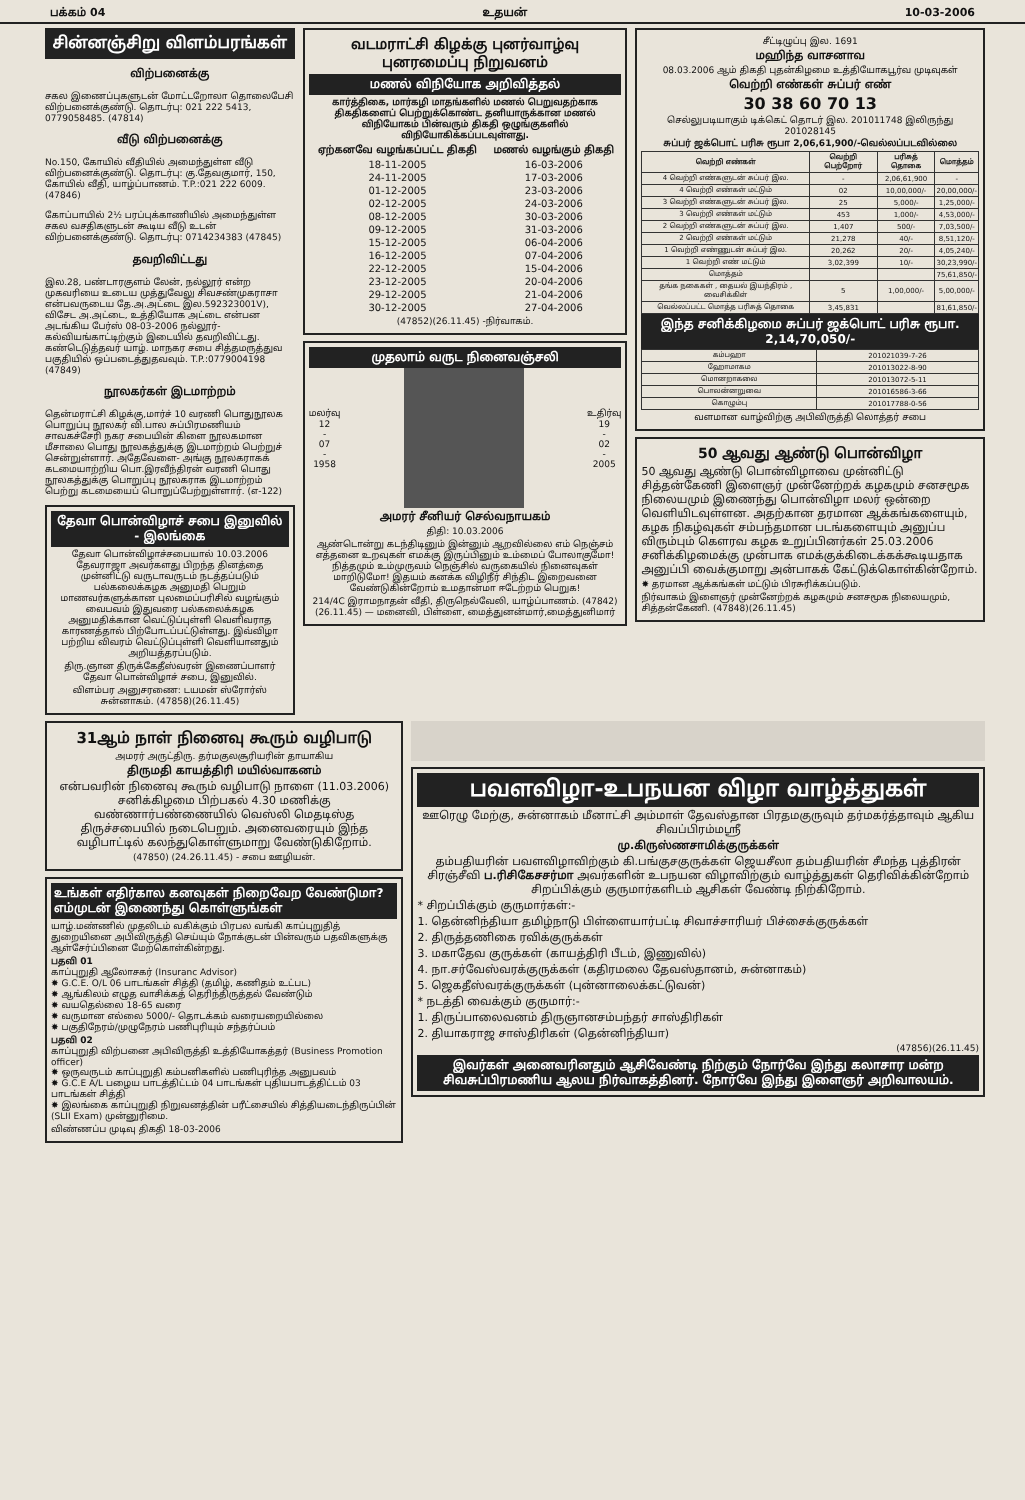பக்கம் 04 உதயன் 10-03-2006
சின்னஞ்சிறு விளம்பரங்கள்
விற்பனைக்கு
சகல இணைப்புகளுடன் மோட்டறோலா தொலைபேசி விற்பனைக்குண்டு. தொடர்பு: 021 222 5413, 0779058485. (47814)
வீடு விற்பனைக்கு
No.150, கோயில் வீதியில் அமைந்துள்ள வீடு விற்பனைக்குண்டு. தொடர்பு: கு.தேவகுமார், 150, கோயில் வீதி, யாழ்ப்பாணம். T.P.:021 222 6009. (47846)
கோப்பாயில் 2½ பரப்புக்காணியில் அமைந்துள்ள சகல வசதிகளுடன் கூடிய வீடு உடன் விற்பனைக்குண்டு. தொடர்பு: 0714234383 (47845)
தவறிவிட்டது
இல.28, பண்டாரகுளம் லேன், நல்லூர் என்ற முகவரியை உடைய முத்துவேலு சிவசண்முகராசா என்பவருடைய தே.அ.அட்டை இல.592323001V), விசேட அ.அட்டை, உத்தியோக அட்டை என்பன அடங்கிய பேர்ஸ் 08-03-2006 நல்லூர்-கல்வியங்காட்டிற்கும் இடையில் தவறிவிட்டது. கண்டெடுத்தவர் யாழ். மாநகர சபை சித்தமருத்துவ பகுதியில் ஒப்படைத்துதவவும். T.P.:0779004198 (47849)
நூலகர்கள் இடமாற்றம்
தென்மராட்சி கிழக்கு,மார்ச் 10 வரணி பொதுநூலக பொறுப்பு நூலகர் வி.பால சுப்பிரமணியம் சாவகச்சேரி நகர சபையின் கிளை நூலகமான மீசாலை பொது நூலகத்துக்கு இடமாற்றம் பெற்றுச் சென்றுள்ளார். அதேவேளை- அங்கு நூலகராகக் கடமையாற்றிய பொ.இரவீந்திரன் வரணி பொது நூலகத்துக்கு பொறுப்பு நூலகராக இடமாற்றம் பெற்று கடமையைப் பொறுப்பேற்றுள்ளார். (எ-122)
தேவா பொன்விழாச் சபை இனுவில் - இலங்கை
தேவா பொன்விழாச்சபையால் 10.03.2006 தேவராஜா அவர்களது பிறந்த தினத்தை முன்னிட்டு வருடாவருடம் நடத்தப்படும் பல்கலைக்கழக அனுமதி பெறும் மாணவர்களுக்கான புலமைப்பரிசில் வழங்கும் வைபவம் இதுவரை பல்கலைக்கழக அனுமதிக்கான வெட்டுப்புள்ளி வெளிவராத காரணத்தால் பிற்போடப்பட்டுள்ளது. இவ்விழா பற்றிய விவரம் வெட்டுப்புள்ளி வெளியானதும் அறியத்தரப்படும்.
திரு.ஞான திருக்கேதீஸ்வரன் இணைப்பாளர் தேவா பொன்விழாச் சபை, இனுவில்.
விளம்பர அனுசரணை: டயமன் ஸ்ரோர்ஸ் சுன்னாகம். (47858)(26.11.45)
வடமராட்சி கிழக்கு புனர்வாழ்வு புனரமைப்பு நிறுவனம்
மணல் விநியோக அறிவித்தல்
கார்த்திகை, மார்கழி மாதங்களில் மணல் பெறுவதற்காக திகதிகளைப் பெற்றுக்கொண்ட தனியாருக்கான மணல் விநியோகம் பின்வரும் திகதி ஒழுங்குகளில் விநியோகிக்கப்படவுள்ளது.
| ஏற்கனவே வழங்கப்பட்ட திகதி | மணல் வழங்கும் திகதி |
| --- | --- |
| 18-11-2005 | 16-03-2006 |
| 24-11-2005 | 17-03-2006 |
| 01-12-2005 | 23-03-2006 |
| 02-12-2005 | 24-03-2006 |
| 08-12-2005 | 30-03-2006 |
| 09-12-2005 | 31-03-2006 |
| 15-12-2005 | 06-04-2006 |
| 16-12-2005 | 07-04-2006 |
| 22-12-2005 | 15-04-2006 |
| 23-12-2005 | 20-04-2006 |
| 29-12-2005 | 21-04-2006 |
| 30-12-2005 | 27-04-2006 |
(47852)(26.11.45) -நிர்வாகம்.
முதலாம் வருட நினைவஞ்சலி
மலர்வு
12
-
07
-
1958
உதிர்வு
19
-
02
-
2005
அமரர் சீனியர் செல்வநாயகம்
திதி: 10.03.2006
ஆண்டொன்று கடந்திடினும் இன்னும் ஆறவில்லை எம் நெஞ்சம் எத்தனை உறவுகள் எமக்கு இருப்பினும் உம்மைப் போலாகுமோ! நித்தமும் உம்முருவம் நெஞ்சில் வருகையில் நினைவுகள் மாறிடுமோ! இதயம் கனக்க விழிநீர் சிந்திட இறைவனை வேண்டுகின்றோம் உமதான்மா ஈடேற்றம் பெறுக!
214/4C இராமநாதன் வீதி, திருநெல்வேலி, யாழ்ப்பாணம். (47842)(26.11.45) — மனைவி, பிள்ளை, மைத்துனன்மார்,மைத்துனிமார்
சீட்டிழுப்பு இல. 1691
மஹிந்த வாசனாவ
08.03.2006 ஆம் திகதி புதன்கிழமை உத்தியோகபூர்வ முடிவுகள்
வெற்றி எண்கள் சுப்பர் எண்
30 38 60 70 13
செல்லுபடியாகும் டிக்கெட் தொடர் இல. 201011748 இலிருந்து 201028145
சுப்பர் ஜக்பொட் பரிசு ரூபா 2,06,61,900/-வெல்லப்படவில்லை
| வெற்றி எண்கள் | வெற்றி பெற்றோர் | பரிசுத் தொகை | மொத்தம் |
| --- | --- | --- | --- |
| 4 வெற்றி எண்களுடன் சுப்பர் இல. | - | 2,06,61,900 | - |
| 4 வெற்றி எண்கள் மட்டும் | 02 | 10,00,000/- | 20,00,000/- |
| 3 வெற்றி எண்களுடன் சுப்பர் இல. | 25 | 5,000/- | 1,25,000/- |
| 3 வெற்றி எண்கள் மட்டும் | 453 | 1,000/- | 4,53,000/- |
| 2 வெற்றி எண்களுடன் சுப்பர் இல. | 1,407 | 500/- | 7,03,500/- |
| 2 வெற்றி எண்கள் மட்டும் | 21,278 | 40/- | 8,51,120/- |
| 1 வெற்றி எண்ணுடன் சுப்பர் இல. | 20,262 | 20/- | 4,05,240/- |
| 1 வெற்றி எண் மட்டும் | 3,02,399 | 10/- | 30,23,990/- |
| மொத்தம் | | | 75,61,850/- |
| தங்க நகைகள் , தையல் இயந்திரம் , வைசிக்கிள் | 5 | 1,00,000/- | 5,00,000/- |
| வெல்லப்பட்ட மொத்த பரிசுத் தொகை | 3,45,831 | | 81,61,850/- |
இந்த சனிக்கிழமை சுப்பர் ஜக்பொட் பரிசு ரூபா. 2,14,70,050/-
| கம்பஹா | 201021039-7-26 |
| ஹோமாகம | 201013022-8-90 |
| மொனறாகலை | 201013072-5-11 |
| பொலன்னறுவை | 201016586-3-66 |
| கொழும்பு | 201017788-0-56 |
வளமான வாழ்விற்கு அபிவிருத்தி லொத்தர் சபை
50 ஆவது ஆண்டு பொன்விழா
50 ஆவது ஆண்டு பொன்விழாவை முன்னிட்டு சித்தன்கேணி இளைஞர் முன்னேற்றக் கழகமும் சனசமூக நிலையமும் இணைந்து பொன்விழா மலர் ஒன்றை வெளியிடவுள்ளன. அதற்கான தரமான ஆக்கங்களையும், கழக நிகழ்வுகள் சம்பந்தமான படங்களையும் அனுப்ப விரும்பும் கௌரவ கழக உறுப்பினர்கள் 25.03.2006 சனிக்கிழமைக்கு முன்பாக எமக்குக்கிடைக்கக்கூடியதாக அனுப்பி வைக்குமாறு அன்பாகக் கேட்டுக்கொள்கின்றோம்.
✸ தரமான ஆக்கங்கள் மட்டும் பிரசுரிக்கப்படும்.
நிர்வாகம் இளைஞர் முன்னேற்றக் கழகமும் சனசமூக நிலையமும், சித்தன்கேணி. (47848)(26.11.45)
31ஆம் நாள் நினைவு கூரும் வழிபாடு
அமரர் அருட்திரு. தர்மகுலசூரியரின் தாயாகிய
திருமதி காயத்திரி மயில்வாகனம்
என்பவரின் நினைவு கூரும் வழிபாடு நாளை (11.03.2006) சனிக்கிழமை பிற்பகல் 4.30 மணிக்கு வண்ணார்பண்ணையில் வெஸ்லி மெதடிஸ்த திருச்சபையில் நடைபெறும். அனைவரையும் இந்த வழிபாட்டில் கலந்துகொள்ளுமாறு வேண்டுகிறோம்.
(47850) (24.26.11.45) - சபை ஊழியன்.
உங்கள் எதிர்கால கனவுகள் நிறைவேற வேண்டுமா? எம்முடன் இணைந்து கொள்ளுங்கள்
யாழ்.மண்ணில் முதலிடம் வகிக்கும் பிரபல வங்கி காப்புறுதித் துறையினை அபிவிருத்தி செய்யும் நோக்குடன் பின்வரும் பதவிகளுக்கு ஆள்சேர்ப்பினை மேற்கொள்கின்றது.
பதவி 01
காப்புறுதி ஆலோசகர் (Insuranc Advisor)
✸ G.C.E. O/L 06 பாடங்கள் சித்தி (தமிழ், கணிதம் உட்பட)
✸ ஆங்கிலம் எழுத வாசிக்கத் தெரிந்திருத்தல் வேண்டும்
✸ வயதெல்லை 18-65 வரை
✸ வருமான எல்லை 5000/- தொடக்கம் வரையறையில்லை
✸ பகுதிநேரம்/முழுநேரம் பணிபுரியும் சந்தர்ப்பம்
பதவி 02
காப்புறுதி விற்பனை அபிவிருத்தி உத்தியோகத்தர் (Business Promotion officer)
✸ ஒருவருடம் காப்புறுதி கம்பனிகளில் பணிபுரிந்த அனுபவம்
✸ G.C.E A/L பழைய பாடத்திட்டம் 04 பாடங்கள் புதியபாடத்திட்டம் 03 பாடங்கள் சித்தி
✸ இலங்கை காப்புறுதி நிறுவனத்தின் பரீட்சையில் சித்தியடைந்திருப்பின் (SLII Exam) முன்னுரிமை.
விண்ணப்ப முடிவு திகதி 18-03-2006
பவளவிழா-உபநயன விழா வாழ்த்துகள்
ஊரெழு மேற்கு, சுன்னாகம் மீனாட்சி அம்மாள் தேவஸ்தான பிரதமகுருவும் தர்மகர்த்தாவும் ஆகிய சிவப்பிரம்மஸ்ரீ
மு.கிருஸ்ணசாமிக்குருக்கள்
தம்பதியரின் பவளவிழாவிற்கும் கி.பங்குசகுருக்கள் ஜெயசீலா தம்பதியரின் சீமந்த புத்திரன் சிரஞ்சீவி ப.ரிசிகேசசர்மா அவர்களின் உபநயன விழாவிற்கும் வாழ்த்துகள் தெரிவிக்கின்றோம் சிறப்பிக்கும் குருமார்களிடம் ஆசிகள் வேண்டி நிற்கிறோம்.
* சிறப்பிக்கும் குருமார்கள்:-
1. தென்னிந்தியா தமிழ்நாடு பிள்ளையார்பட்டி சிவாச்சாரியர் பிச்சைக்குருக்கள்
2. திருத்தணிகை ரவிக்குருக்கள்
3. மகாதேவ குருக்கள் (காயத்திரி பீடம், இணுவில்)
4. நா.சர்வேஸ்வரக்குருக்கள் (கதிரமலை தேவஸ்தானம், சுன்னாகம்)
5. ஜெகதீஸ்வரக்குருக்கள் (புன்னாலைக்கட்டுவன்)
* நடத்தி வைக்கும் குருமார்:-
1. திருப்பாலைவனம் திருஞானசம்பந்தர் சாஸ்திரிகள்
2. தியாகராஜ சாஸ்திரிகள் (தென்னிந்தியா)
(47856)(26.11.45)
இவர்கள் அனைவரினதும் ஆசிவேண்டி நிற்கும் நோர்வே இந்து கலாசார மன்ற சிவசுப்பிரமணிய ஆலய நிர்வாகத்தினர். நோர்வே இந்து இளைஞர் அறிவாலயம்.